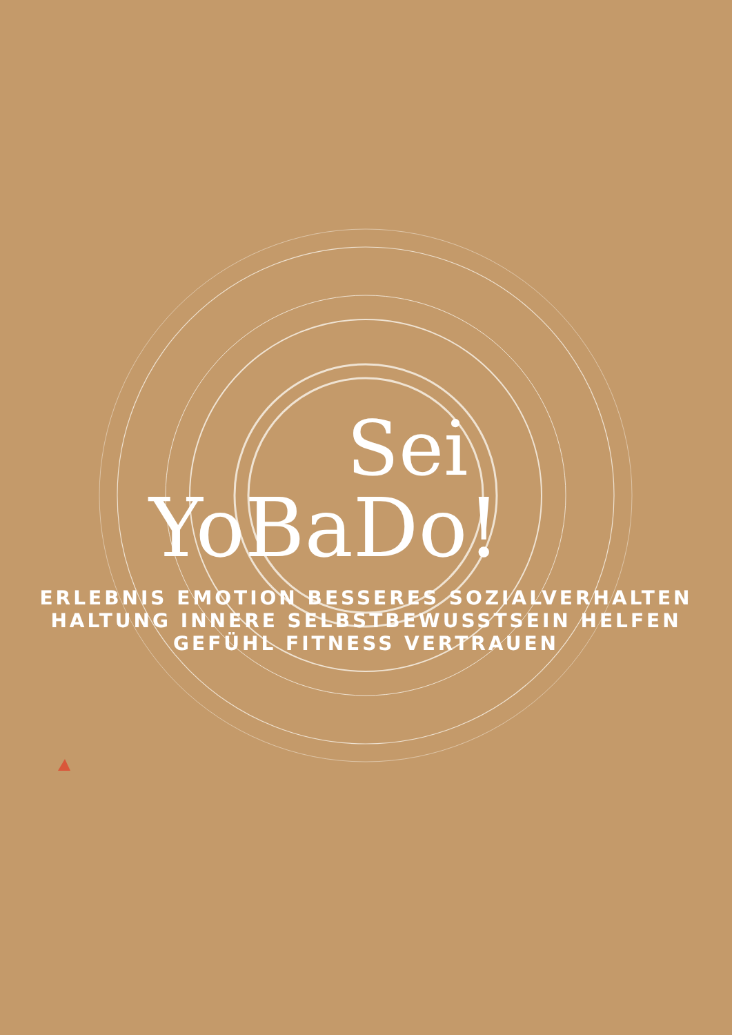Sei
YoBaDo!
ERLEBNIS EMOTION BESSERES SOZIALVERHALTEN HALTUNG INNERE SELBSTBEWUSSTSEIN HELFEN GEFÜHL FITNESS VERTRAUEN